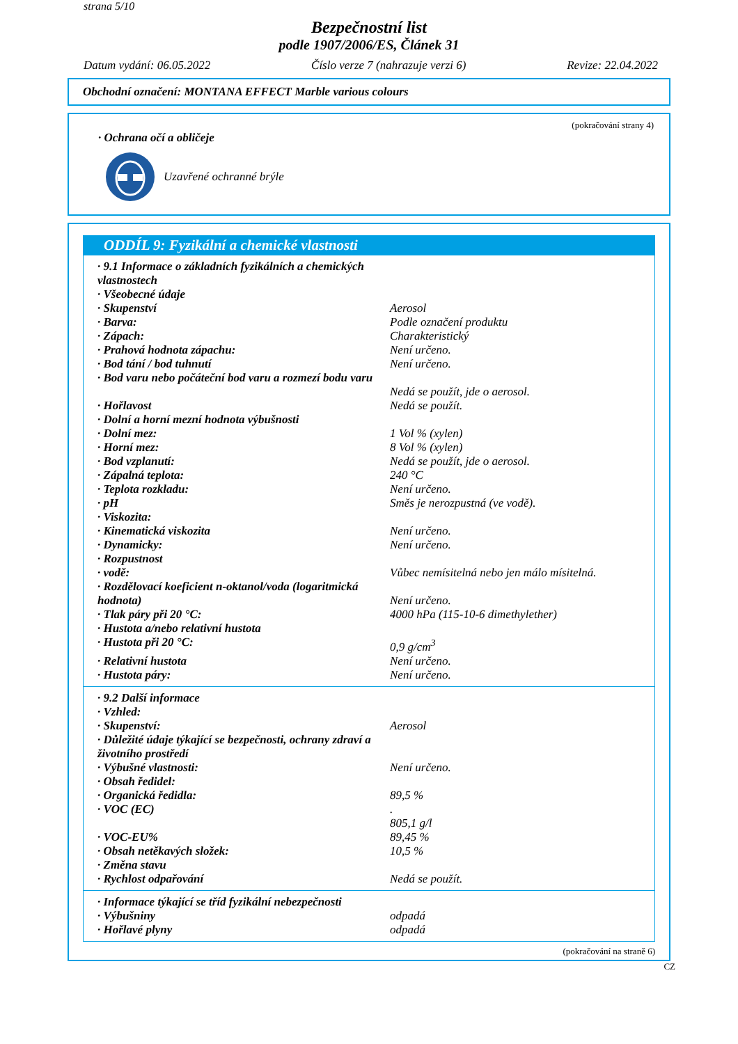strana 5/10
Bezpečnostní list
podle 1907/2006/ES, Článek 31
Datum vydání: 06.05.2022 Číslo verze 7 (nahrazuje verzi 6) Revize: 22.04.2022
Obchodní označení: MONTANA EFFECT Marble various colours
(pokračování strany 4)
· Ochrana očí a obličeje
Uzavřené ochranné brýle
ODDÍL 9: Fyzikální a chemické vlastnosti
| · 9.1 Informace o základních fyzikálních a chemických vlastnostech | |
| · Všeobecné údaje | |
| · Skupenství | Aerosol |
| · Barva: | Podle označení produktu |
| · Zápach: | Charakteristický |
| · Prahová hodnota zápachu: | Není určeno. |
| · Bod tání / bod tuhnutí | Není určeno. |
| · Bod varu nebo počáteční bod varu a rozmezí bodu varu | Nedá se použít, jde o aerosol. |
| · Hořlavost | Nedá se použít. |
| · Dolní a horní mezní hodnota výbušnosti | |
| · Dolní mez: | 1 Vol % (xylen) |
| · Horní mez: | 8 Vol % (xylen) |
| · Bod vzplanutí: | Nedá se použít, jde o aerosol. |
| · Zápalná teplota: | 240 °C |
| · Teplota rozkladu: | Není určeno. |
| · pH | Směs je nerozpustná (ve vodě). |
| · Viskozita: | |
| · Kinematická viskozita | Není určeno. |
| · Dynamicky: | Není určeno. |
| · Rozpustnost | |
| · vodě: | Vůbec nemísitelná nebo jen málo mísitelná. |
| · Rozdělovací koeficient n-oktanol/voda (logaritmická hodnota) | Není určeno. |
| · Tlak páry při 20 °C: | 4000 hPa (115-10-6 dimethylether) |
| · Hustota a/nebo relativní hustota | |
| · Hustota při 20 °C: | 0,9 g/cm<sup>3</sup> |
| · Relativní hustota | Není určeno. |
| · Hustota páry: | Není určeno. |
| · 9.2 Další informace | |
| · Vzhled: | |
| · Skupenství: | Aerosol |
| · Důležité údaje týkající se bezpečnosti, ochrany zdraví a životního prostředí | |
| · Výbušné vlastnosti: | Není určeno. |
| · Obsah ředidel: | |
| · Organická ředidla: | 89,5 % |
| · VOC (EC) | . 805,1 g/l |
| · VOC-EU% | 89,45 % |
| · Obsah netěkavých složek: | 10,5 % |
| · Změna stavu | |
| · Rychlost odpařování | Nedá se použít. |
| · Informace týkající se tříd fyzikální nebezpečnosti | |
| · Výbušniny | odpadá |
| · Hořlavé plyny | odpadá |
(pokračování na straně 6)
CZ